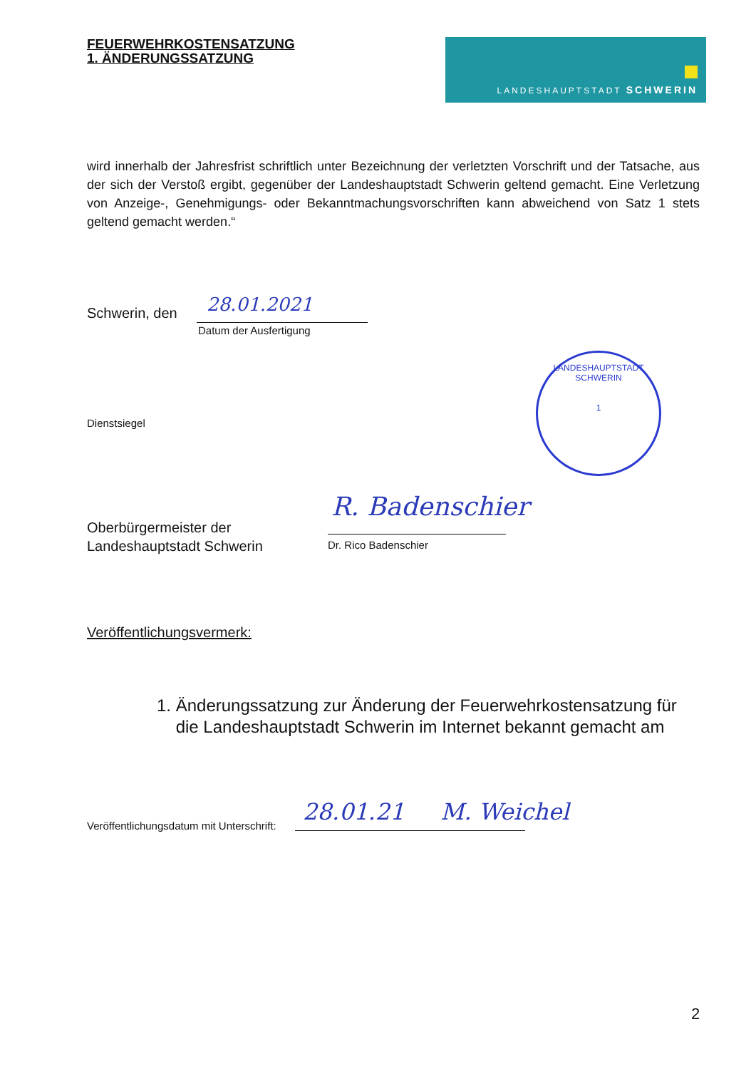FEUERWEHRKOSTENSATZUNG
1. ÄNDERUNGSSATZUNG
LANDESHAUPTSTADT SCHWERIN
wird innerhalb der Jahresfrist schriftlich unter Bezeichnung der verletzten Vorschrift und der Tatsache, aus der sich der Verstoß ergibt, gegenüber der Landeshauptstadt Schwerin geltend gemacht. Eine Verletzung von Anzeige-, Genehmigungs- oder Bekanntmachungsvorschriften kann abweichend von Satz 1 stets geltend gemacht werden.“
Schwerin, den 28.01.2021
Datum der Ausfertigung
LANDESHAUPTSTADT SCHWERIN
1
Dienstsiegel
Oberbürgermeister der
Landeshauptstadt Schwerin
R. Badenschier
Dr. Rico Badenschier
Veröffentlichungsvermerk:
1. Änderungssatzung zur Änderung der Feuerwehrkostensatzung für
die Landeshauptstadt Schwerin im Internet bekannt gemacht am
Veröffentlichungsdatum mit Unterschrift:
28.01.21 M. Weichel
2